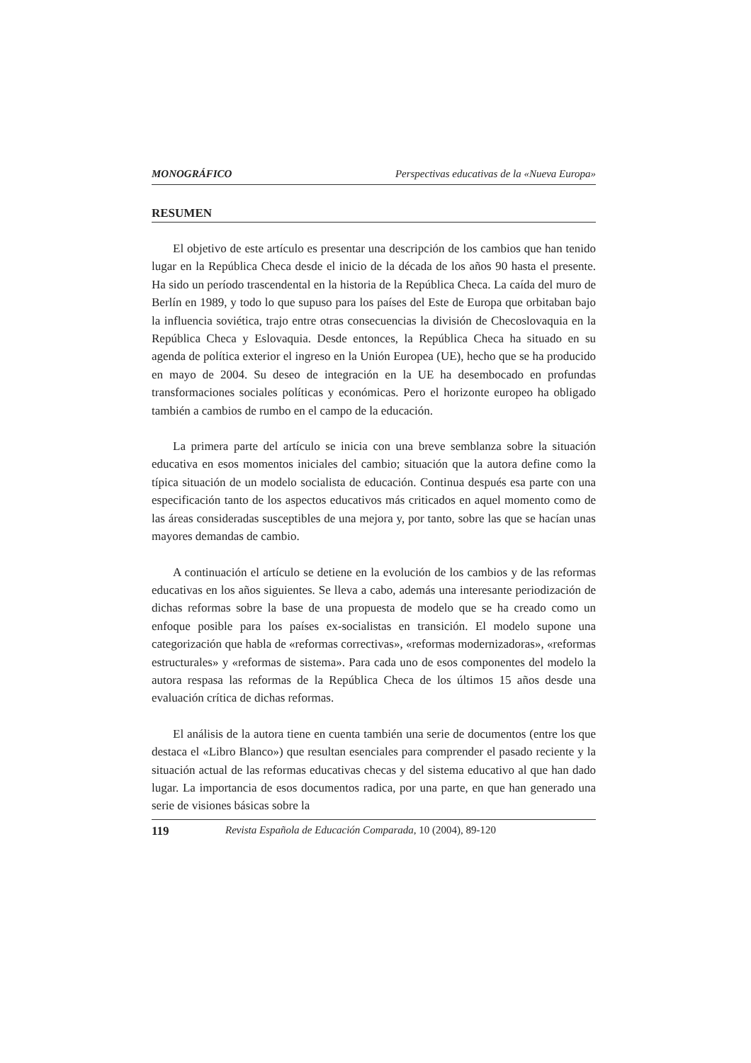MONOGRÁFICO Perspectivas educativas de la «Nueva Europa»
RESUMEN
El objetivo de este artículo es presentar una descripción de los cambios que han tenido lugar en la República Checa desde el inicio de la década de los años 90 hasta el presente. Ha sido un período trascendental en la historia de la República Checa. La caída del muro de Berlín en 1989, y todo lo que supuso para los países del Este de Europa que orbitaban bajo la influencia soviética, trajo entre otras consecuencias la división de Checoslovaquia en la República Checa y Eslovaquia. Desde entonces, la República Checa ha situado en su agenda de política exterior el ingreso en la Unión Europea (UE), hecho que se ha producido en mayo de 2004. Su deseo de integración en la UE ha desembocado en profundas transformaciones sociales políticas y económicas. Pero el horizonte europeo ha obligado también a cambios de rumbo en el campo de la educación.
La primera parte del artículo se inicia con una breve semblanza sobre la situación educativa en esos momentos iniciales del cambio; situación que la autora define como la típica situación de un modelo socialista de educación. Continua después esa parte con una especificación tanto de los aspectos educativos más criticados en aquel momento como de las áreas consideradas susceptibles de una mejora y, por tanto, sobre las que se hacían unas mayores demandas de cambio.
A continuación el artículo se detiene en la evolución de los cambios y de las reformas educativas en los años siguientes. Se lleva a cabo, además una interesante periodización de dichas reformas sobre la base de una propuesta de modelo que se ha creado como un enfoque posible para los países ex-socialistas en transición. El modelo supone una categorización que habla de «reformas correctivas», «reformas modernizadoras», «reformas estructurales» y «reformas de sistema». Para cada uno de esos componentes del modelo la autora respasa las reformas de la República Checa de los últimos 15 años desde una evaluación crítica de dichas reformas.
El análisis de la autora tiene en cuenta también una serie de documentos (entre los que destaca el «Libro Blanco») que resultan esenciales para comprender el pasado reciente y la situación actual de las reformas educativas checas y del sistema educativo al que han dado lugar. La importancia de esos documentos radica, por una parte, en que han generado una serie de visiones básicas sobre la
119 Revista Española de Educación Comparada, 10 (2004), 89-120